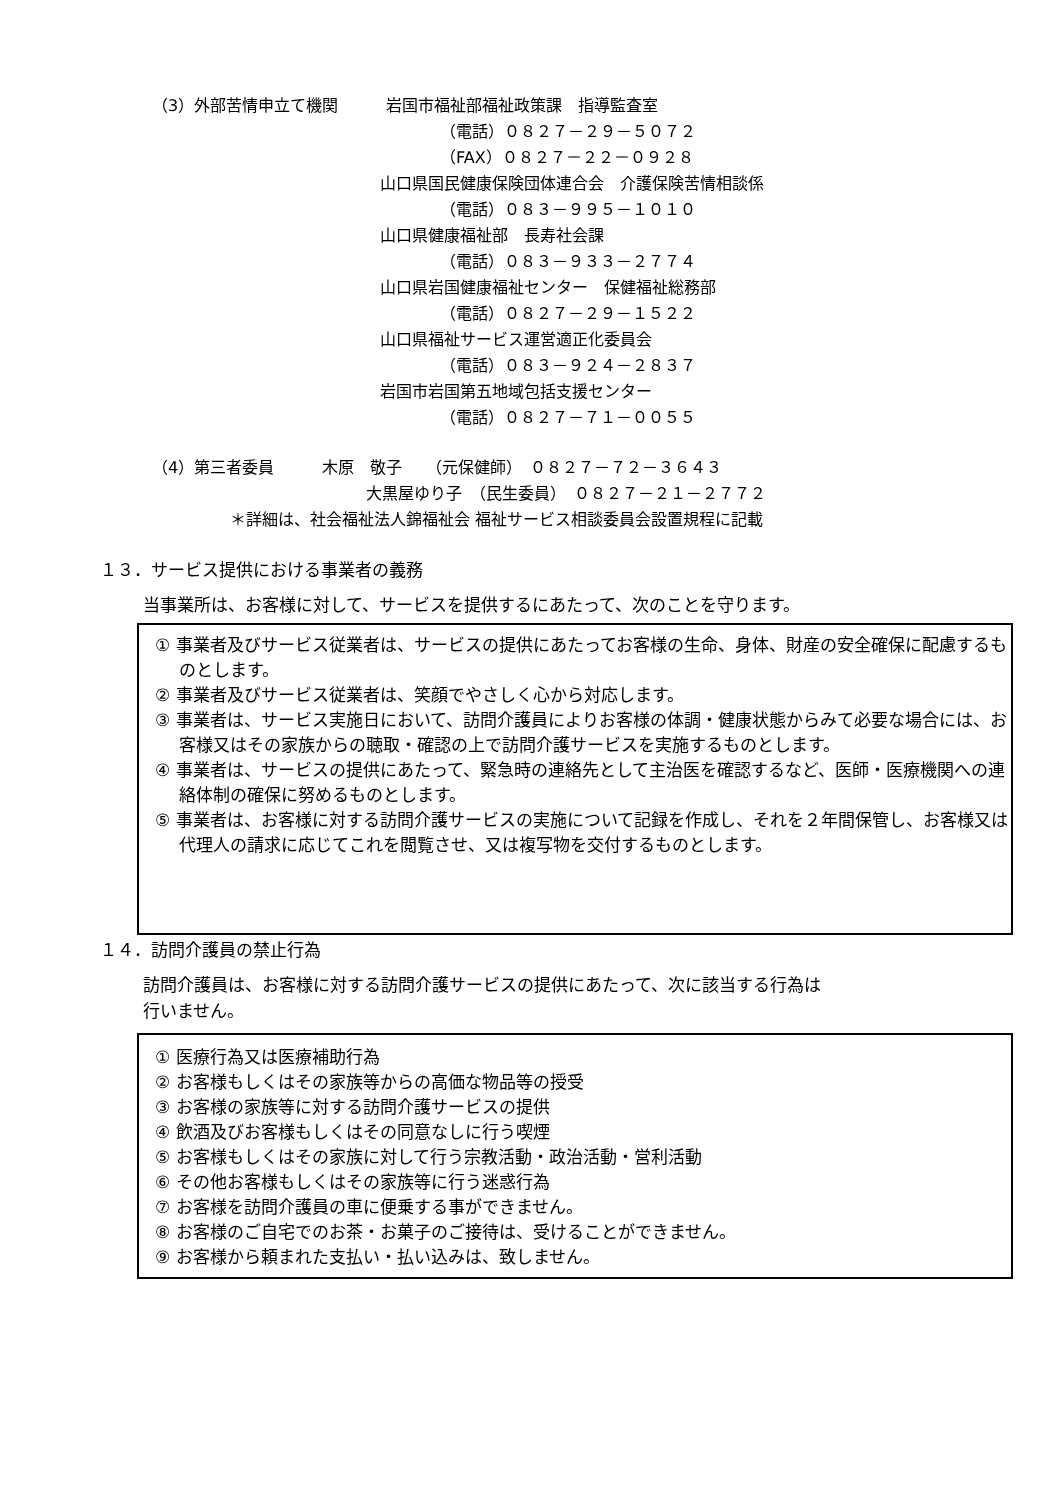（3）外部苦情申立て機関　　　岩国市福祉部福祉政策課　指導監査室
（電話）０８２７－２９－５０７２
（FAX）０８２７－２２－０９２８
山口県国民健康保険団体連合会　介護保険苦情相談係
（電話）０８３－９９５－１０１０
山口県健康福祉部　長寿社会課
（電話）０８３－９３３－２７７４
山口県岩国健康福祉センター　保健福祉総務部
（電話）０８２７－２９－１５２２
山口県福祉サービス運営適正化委員会
（電話）０８３－９２４－２８３７
岩国市岩国第五地域包括支援センター
（電話）０８２７－７１－００５５
（4）第三者委員　　　木原　敬子　　（元保健師）　０８２７－７２－３６４３
大黒屋ゆり子　（民生委員）　０８２７－２１－２７７２
＊詳細は、社会福祉法人錦福祉会 福祉サービス相談委員会設置規程に記載
１３．サービス提供における事業者の義務
当事業所は、お客様に対して、サービスを提供するにあたって、次のことを守ります。
① 事業者及びサービス従業者は、サービスの提供にあたってお客様の生命、身体、財産の安全確保に配慮するものとします。
② 事業者及びサービス従業者は、笑顔でやさしく心から対応します。
③ 事業者は、サービス実施日において、訪問介護員によりお客様の体調・健康状態からみて必要な場合には、お客様又はその家族からの聴取・確認の上で訪問介護サービスを実施するものとします。
④ 事業者は、サービスの提供にあたって、緊急時の連絡先として主治医を確認するなど、医師・医療機関への連絡体制の確保に努めるものとします。
⑤ 事業者は、お客様に対する訪問介護サービスの実施について記録を作成し、それを２年間保管し、お客様又は代理人の請求に応じてこれを閲覧させ、又は複写物を交付するものとします。
１４．訪問介護員の禁止行為
訪問介護員は、お客様に対する訪問介護サービスの提供にあたって、次に該当する行為は
行いません。
① 医療行為又は医療補助行為
② お客様もしくはその家族等からの高価な物品等の授受
③ お客様の家族等に対する訪問介護サービスの提供
④ 飲酒及びお客様もしくはその同意なしに行う喫煙
⑤ お客様もしくはその家族に対して行う宗教活動・政治活動・営利活動
⑥ その他お客様もしくはその家族等に行う迷惑行為
⑦ お客様を訪問介護員の車に便乗する事ができません。
⑧ お客様のご自宅でのお茶・お菓子のご接待は、受けることができません。
⑨ お客様から頼まれた支払い・払い込みは、致しません。